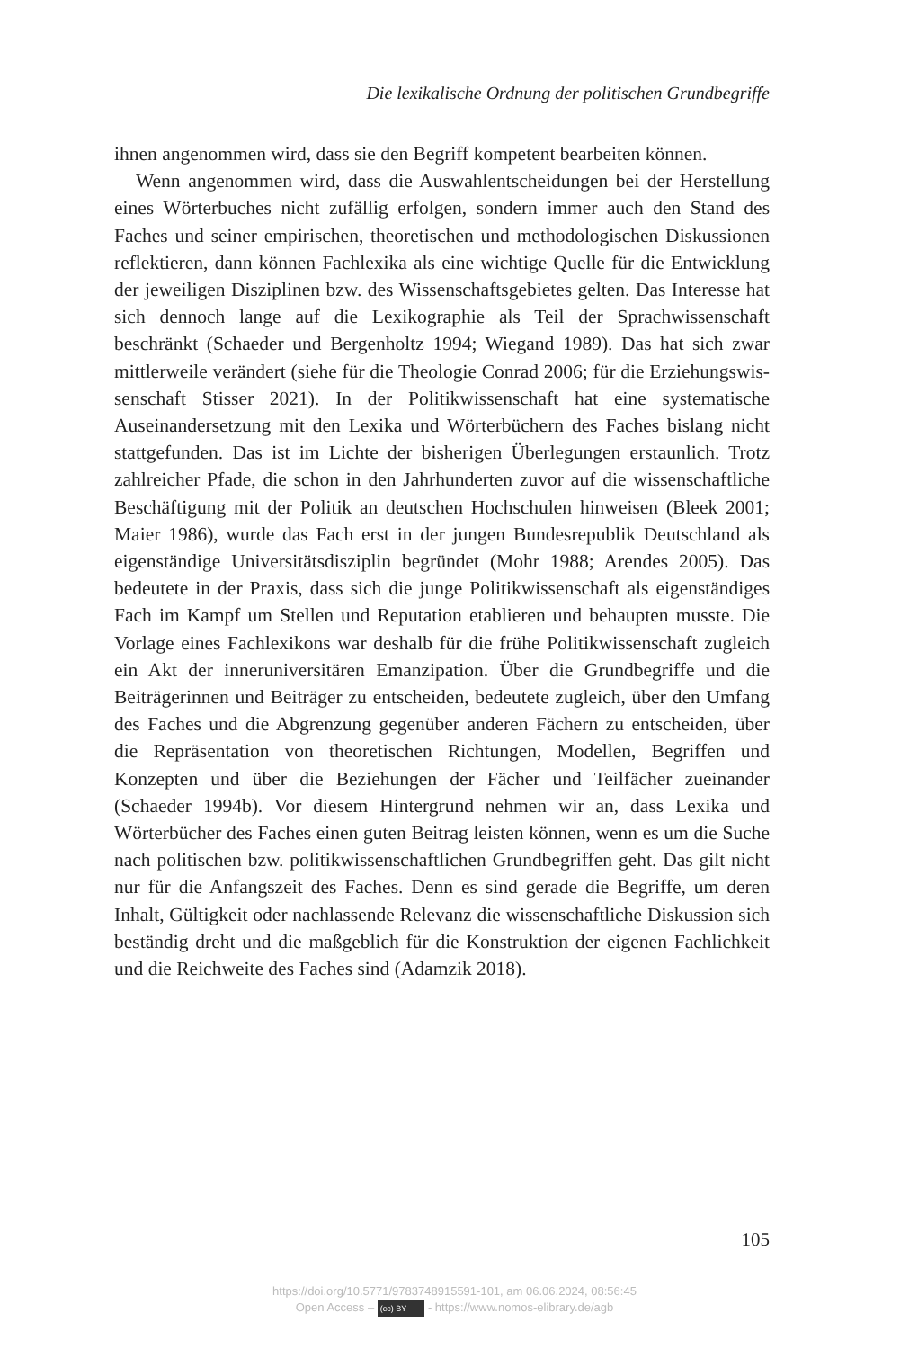Die lexikalische Ordnung der politischen Grundbegriffe
ihnen angenommen wird, dass sie den Begriff kompetent bearbeiten kön­nen.
Wenn angenommen wird, dass die Auswahlentscheidungen bei der Her­stellung eines Wörterbuches nicht zufällig erfolgen, sondern immer auch den Stand des Faches und seiner empirischen, theoretischen und metho­dologischen Diskussionen reflektieren, dann können Fachlexika als eine wichtige Quelle für die Entwicklung der jeweiligen Disziplinen bzw. des Wissenschaftsgebietes gelten. Das Interesse hat sich dennoch lange auf die Lexikographie als Teil der Sprachwissenschaft beschränkt (Schaeder und Bergenholtz 1994; Wiegand 1989). Das hat sich zwar mittlerweile verändert (siehe für die Theologie Conrad 2006; für die Erziehungswis­senschaft Stisser 2021). In der Politikwissenschaft hat eine systematische Auseinandersetzung mit den Lexika und Wörterbüchern des Faches bis­lang nicht stattgefunden. Das ist im Lichte der bisherigen Überlegungen erstaunlich. Trotz zahlreicher Pfade, die schon in den Jahrhunderten zuvor auf die wissenschaftliche Beschäftigung mit der Politik an deutschen Hoch­schulen hinweisen (Bleek 2001; Maier 1986), wurde das Fach erst in der jungen Bundesrepublik Deutschland als eigenständige Universitätsdisziplin begründet (Mohr 1988; Arendes 2005). Das bedeutete in der Praxis, dass sich die junge Politikwissenschaft als eigenständiges Fach im Kampf um Stellen und Reputation etablieren und behaupten musste. Die Vorlage eines Fachlexikons war deshalb für die frühe Politikwissenschaft zugleich ein Akt der inneruniversitären Emanzipation. Über die Grundbegriffe und die Beiträgerinnen und Beiträger zu entscheiden, bedeutete zugleich, über den Umfang des Faches und die Abgrenzung gegenüber anderen Fächern zu entscheiden, über die Repräsentation von theoretischen Richtungen, Mo­dellen, Begriffen und Konzepten und über die Beziehungen der Fächer und Teilfächer zueinander (Schaeder 1994b). Vor diesem Hintergrund nehmen wir an, dass Lexika und Wörterbücher des Faches einen guten Beitrag leisten können, wenn es um die Suche nach politischen bzw. politikwissen­schaftlichen Grundbegriffen geht. Das gilt nicht nur für die Anfangszeit des Faches. Denn es sind gerade die Begriffe, um deren Inhalt, Gültigkeit oder nachlassende Relevanz die wissenschaftliche Diskussion sich beständig dreht und die maßgeblich für die Konstruktion der eigenen Fachlichkeit und die Reichweite des Faches sind (Adamzik 2018).
105
https://doi.org/10.5771/9783748915591-101, am 06.06.2024, 08:56:45
Open Access – (cc) BY - https://www.nomos-elibrary.de/agb